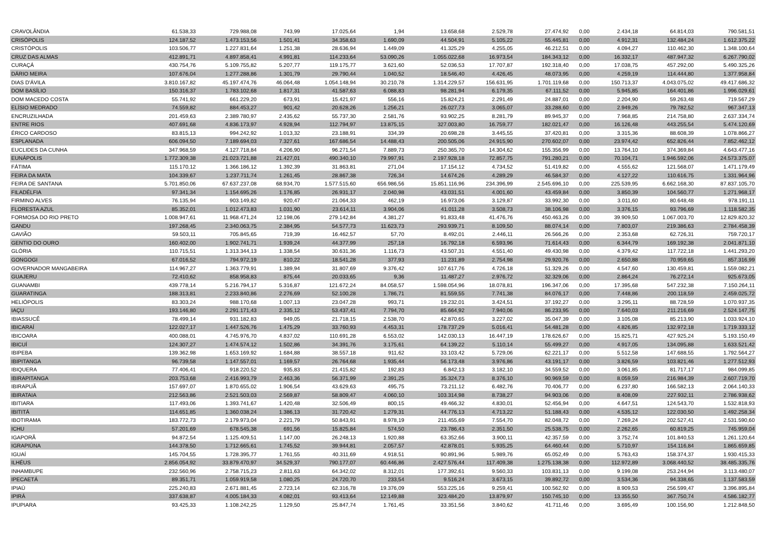| CRAVOLÂNDIA | 61.538,33 | 729.988,08 | 743,99 | 17.025,64 | 1,94 | 13.658,68 | 2.529,78 | 27.474,92 | 0,00 | 2.434,18 | 64.814,03 | 790.581,51 |
| CRISÓPOLIS | 124.187,52 | 1.473.153,56 | 1.501,41 | 34.358,63 | 1.690,09 | 44.504,91 | 5.105,22 | 55.445,81 | 0,00 | 4.912,31 | 132.484,24 | 1.612.375,22 |
| CRISTÓPOLIS | 103.506,77 | 1.227.831,64 | 1.251,38 | 28.636,94 | 1.449,09 | 41.325,29 | 4.255,05 | 46.212,51 | 0,00 | 4.094,27 | 110.462,30 | 1.348.100,64 |
| CRUZ DAS ALMAS | 412.891,71 | 4.897.858,41 | 4.991,81 | 114.233,64 | 53.090,26 | 1.055.022,68 | 16.973,54 | 184.343,12 | 0,00 | 16.332,17 | 487.947,32 | 6.267.790,02 |
| CURAÇÁ | 430.754,76 | 5.109.755,82 | 5.207,77 | 119.175,77 | 3.621,60 | 52.036,53 | 17.707,87 | 192.318,40 | 0,00 | 17.038,75 | 457.292,00 | 5.490.325,26 |
| DÁRIO MEIRA | 107.676,04 | 1.277.288,86 | 1.301,79 | 29.790,44 | 1.040,52 | 18.546,40 | 4.426,45 | 48.073,95 | 0,00 | 4.259,19 | 114.444,80 | 1.377.958,84 |
| DIAS D'ÁVILA | 3.810.167,82 | 45.197.474,76 | 46.064,48 | 1.054.148,94 | 30.210,78 | 1.314.229,57 | 156.631,95 | 1.701.119,68 | 0,00 | 150.713,37 | 4.043.075,02 | 49.417.686,32 |
| DOM BASÍLIO | 150.316,37 | 1.783.102,68 | 1.817,31 | 41.587,63 | 6.088,83 | 98.281,94 | 6.179,35 | 67.111,52 | 0,00 | 5.945,85 | 164.401,86 | 1.996.029,61 |
| DOM MACEDO COSTA | 55.741,92 | 661.229,20 | 673,91 | 15.421,97 | 556,16 | 15.824,21 | 2.291,49 | 24.887,01 | 0,00 | 2.204,90 | 59.263,48 | 719.567,29 |
| ELÍSIO MEDRADO | 74.559,82 | 884.453,27 | 901,42 | 20.628,26 | 1.256,21 | 26.027,73 | 3.065,07 | 33.288,60 | 0,00 | 2.949,26 | 79.782,52 | 967.347,13 |
| ENCRUZILHADA | 201.459,63 | 2.389.780,97 | 2.435,62 | 55.737,30 | 2.581,76 | 93.902,25 | 8.281,79 | 89.945,37 | 0,00 | 7.968,85 | 214.758,80 | 2.637.334,74 |
| ENTRE RIOS | 407.691,68 | 4.836.173,97 | 4.928,94 | 112.794,97 | 13.875,15 | 327.003,80 | 16.759,77 | 182.021,47 | 0,00 | 16.126,48 | 443.255,54 | 5.474.120,69 |
| ÉRICO CARDOSO | 83.815,13 | 994.242,92 | 1.013,32 | 23.188,91 | 334,39 | 20.698,28 | 3.445,55 | 37.420,81 | 0,00 | 3.315,36 | 88.608,39 | 1.078.866,27 |
| ESPLANADA | 606.094,50 | 7.189.694,03 | 7.327,61 | 167.686,54 | 14.488,43 | 200.505,06 | 24.915,90 | 270.602,07 | 0,00 | 23.974,42 | 652.826,44 | 7.852.462,12 |
| EUCLIDES DA CUNHA | 347.968,59 | 4.127.718,84 | 4.206,90 | 96.271,54 | 7.889,73 | 250.365,70 | 14.304,62 | 155.356,99 | 0,00 | 13.764,10 | 374.369,84 | 4.643.477,16 |
| EUNÁPOLIS | 1.772.309,38 | 21.023.721,88 | 21.427,01 | 490.340,10 | 79.997,91 | 2.197.928,18 | 72.857,75 | 791.280,21 | 0,00 | 70.104,71 | 1.946.592,06 | 24.573.375,07 |
| FÁTIMA | 115.170,12 | 1.366.186,12 | 1.392,39 | 31.863,81 | 271,04 | 17.154,12 | 4.734,52 | 51.419,82 | 0,00 | 4.555,62 | 121.568,07 | 1.471.179,49 |
| FEIRA DA MATA | 104.339,67 | 1.237.711,74 | 1.261,45 | 28.867,38 | 726,34 | 14.674,26 | 4.289,29 | 46.584,37 | 0,00 | 4.127,22 | 110.616,75 | 1.331.964,96 |
| FEIRA DE SANTANA | 5.701.850,06 | 67.637.237,08 | 68.934,70 | 1.577.515,60 | 656.986,56 | 15.851.116,96 | 234.396,99 | 2.545.696,10 | 0,00 | 225.539,95 | 6.662.168,30 | 87.837.105,70 |
| FILADÉLFIA | 97.341,34 | 1.154.695,26 | 1.176,85 | 26.931,17 | 2.040,98 | 43.031,51 | 4.001,60 | 43.459,84 | 0,00 | 3.850,39 | 104.560,77 | 1.271.968,17 |
| FIRMINO ALVES | 76.135,94 | 903.149,82 | 920,47 | 21.064,33 | 462,19 | 16.973,06 | 3.129,87 | 33.992,30 | 0,00 | 3.011,60 | 80.648,48 | 978.191,11 |
| FLORESTA AZUL | 85.352,01 | 1.012.473,83 | 1.031,90 | 23.614,11 | 3.904,06 | 41.011,28 | 3.508,73 | 38.106,98 | 0,00 | 3.376,15 | 93.796,69 | 1.118.582,35 |
| FORMOSA DO RIO PRETO | 1.008.947,61 | 11.968.471,24 | 12.198,06 | 279.142,84 | 4.381,27 | 91.833,48 | 41.476,76 | 450.463,26 | 0,00 | 39.909,50 | 1.067.003,70 | 12.829.820,32 |
| GANDU | 197.268,45 | 2.340.063,75 | 2.384,95 | 54.577,73 | 11.623,73 | 293.939,71 | 8.109,50 | 88.074,14 | 0,00 | 7.803,07 | 219.386,63 | 2.784.458,39 |
| GAVIÃO | 59.503,11 | 705.845,65 | 719,39 | 16.462,57 | 57,70 | 8.492,01 | 2.446,11 | 26.566,26 | 0,00 | 2.353,68 | 62.726,31 | 759.720,17 |
| GENTIO DO OURO | 160.402,00 | 1.902.741,71 | 1.939,24 | 44.377,99 | 257,18 | 16.792,18 | 6.593,96 | 71.614,43 | 0,00 | 6.344,79 | 169.192,38 | 2.041.871,10 |
| GLÓRIA | 110.715,51 | 1.313.344,13 | 1.338,54 | 30.631,36 | 1.116,73 | 43.507,31 | 4.551,40 | 49.430,98 | 0,00 | 4.379,42 | 117.722,18 | 1.441.293,20 |
| GONGOGI | 67.016,52 | 794.972,19 | 810,22 | 18.541,28 | 377,93 | 11.231,89 | 2.754,98 | 29.920,76 | 0,00 | 2.650,88 | 70.959,65 | 857.316,99 |
| GOVERNADOR MANGABEIRA | 114.967,27 | 1.363.779,91 | 1.389,94 | 31.807,69 | 9.376,42 | 107.617,76 | 4.726,18 | 51.329,26 | 0,00 | 4.547,60 | 130.459,81 | 1.559.082,21 |
| GUAJERU | 72.410,62 | 858.958,83 | 875,44 | 20.033,65 | 9,36 | 11.487,27 | 2.976,72 | 32.329,06 | 0,00 | 2.864,24 | 76.272,14 | 925.673,05 |
| GUANAMBI | 439.778,14 | 5.216.794,17 | 5.316,87 | 121.672,24 | 84.058,57 | 1.598.054,96 | 18.078,81 | 196.347,06 | 0,00 | 17.395,68 | 547.232,38 | 7.150.264,11 |
| GUARATINGA | 188.313,81 | 2.233.840,86 | 2.276,69 | 52.100,28 | 1.786,71 | 81.559,55 | 7.741,38 | 84.076,17 | 0,00 | 7.448,86 | 200.118,59 | 2.459.025,72 |
| HELIÓPOLIS | 83.303,24 | 988.170,68 | 1.007,13 | 23.047,28 | 993,71 | 19.232,01 | 3.424,51 | 37.192,27 | 0,00 | 3.295,11 | 88.728,59 | 1.070.937,35 |
| IAÇU | 193.146,80 | 2.291.171,43 | 2.335,12 | 53.437,41 | 7.794,70 | 85.664,92 | 7.940,06 | 86.233,95 | 0,00 | 7.640,03 | 211.216,69 | 2.524.147,75 |
| IBIASSUCÊ | 78.499,14 | 931.182,83 | 949,05 | 21.718,15 | 2.538,70 | 42.870,65 | 3.227,02 | 35.047,39 | 0,00 | 3.105,08 | 85.213,90 | 1.033.924,10 |
| IBICARAÍ | 122.027,17 | 1.447.526,76 | 1.475,29 | 33.760,93 | 4.453,31 | 178.737,29 | 5.016,41 | 54.481,28 | 0,00 | 4.826,85 | 132.972,18 | 1.719.333,12 |
| IBICOARA | 400.088,01 | 4.745.976,70 | 4.837,02 | 110.691,28 | 6.553,02 | 142.030,13 | 16.447,19 | 178.626,67 | 0,00 | 15.825,71 | 427.925,24 | 5.193.150,49 |
| IBICUÍ | 124.307,27 | 1.474.574,12 | 1.502,86 | 34.391,76 | 3.175,61 | 64.139,22 | 5.110,14 | 55.499,27 | 0,00 | 4.917,05 | 134.095,88 | 1.633.521,42 |
| IBIPEBA | 139.362,98 | 1.653.169,92 | 1.684,88 | 38.557,18 | 911,62 | 33.103,42 | 5.729,06 | 62.221,17 | 0,00 | 5.512,58 | 147.688,55 | 1.792.564,27 |
| IBIPITANGA | 96.739,58 | 1.147.557,01 | 1.169,57 | 26.764,68 | 1.935,44 | 56.173,48 | 3.976,86 | 43.191,17 | 0,00 | 3.826,59 | 103.821,46 | 1.277.512,93 |
| IBIQUERA | 77.406,41 | 918.220,52 | 935,83 | 21.415,82 | 192,83 | 6.842,13 | 3.182,10 | 34.559,52 | 0,00 | 3.061,85 | 81.717,17 | 984.099,85 |
| IBIRAPITANGA | 203.753,68 | 2.416.993,79 | 2.463,36 | 56.371,99 | 2.391,25 | 35.324,73 | 8.376,10 | 90.969,59 | 0,00 | 8.059,59 | 216.984,39 | 2.607.719,70 |
| IBIRAPUÃ | 157.697,07 | 1.870.655,02 | 1.906,54 | 43.629,63 | 495,75 | 73.211,12 | 6.482,76 | 70.406,77 | 0,00 | 6.237,80 | 166.582,13 | 2.064.140,33 |
| IBIRATAIA | 212.563,86 | 2.521.503,03 | 2.569,87 | 58.809,47 | 4.060,10 | 103.314,98 | 8.738,27 | 94.903,06 | 0,00 | 8.408,09 | 227.932,11 | 2.786.938,62 |
| IBITIARA | 117.493,06 | 1.393.741,67 | 1.420,48 | 32.506,49 | 800,15 | 49.466,32 | 4.830,01 | 52.456,94 | 0,00 | 4.647,51 | 124.543,70 | 1.532.818,93 |
| IBITITÁ | 114.651,85 | 1.360.038,24 | 1.386,13 | 31.720,42 | 1.279,31 | 44.776,13 | 4.713,22 | 51.188,43 | 0,00 | 4.535,12 | 122.030,50 | 1.492.258,34 |
| IBOTIRAMA | 183.772,73 | 2.179.973,04 | 2.221,79 | 50.843,91 | 8.978,19 | 211.455,69 | 7.554,70 | 82.048,72 | 0,00 | 7.269,24 | 202.527,41 | 2.531.590,60 |
| ICHU | 57.201,69 | 678.545,38 | 691,56 | 15.825,84 | 574,50 | 23.786,43 | 2.351,50 | 25.538,75 | 0,00 | 2.262,65 | 60.819,25 | 745.959,04 |
| IGAPORÃ | 94.872,54 | 1.125.409,51 | 1.147,00 | 26.248,13 | 1.920,88 | 63.352,66 | 3.900,11 | 42.357,59 | 0,00 | 3.752,74 | 101.840,53 | 1.261.120,64 |
| IGRAPIÚNA | 144.378,50 | 1.712.665,61 | 1.745,52 | 39.944,81 | 2.057,57 | 42.878,01 | 5.935,25 | 64.460,44 | 0,00 | 5.710,97 | 154.116,84 | 1.865.659,85 |
| IGUAÍ | 145.704,55 | 1.728.395,77 | 1.761,55 | 40.311,69 | 4.918,51 | 90.891,96 | 5.989,76 | 65.052,49 | 0,00 | 5.763,43 | 158.374,37 | 1.930.415,33 |
| ILHÉUS | 2.856.054,92 | 33.879.470,97 | 34.529,37 | 790.177,07 | 60.446,86 | 2.427.576,44 | 117.409,38 | 1.275.138,38 | 0,00 | 112.972,89 | 3.068.440,52 | 38.485.335,76 |
| INHAMBUPE | 232.560,96 | 2.758.715,23 | 2.811,63 | 64.342,02 | 8.312,01 | 177.392,61 | 9.560,33 | 103.831,13 | 0,00 | 9.199,08 | 253.244,94 | 3.113.480,07 |
| IPECAETÁ | 89.351,71 | 1.059.919,58 | 1.080,25 | 24.720,70 | 233,54 | 9.516,24 | 3.673,15 | 39.892,72 | 0,00 | 3.534,36 | 94.338,65 | 1.137.583,59 |
| IPIAÚ | 225.240,83 | 2.671.881,45 | 2.723,14 | 62.316,78 | 19.376,09 | 553.225,16 | 9.259,41 | 100.562,92 | 0,00 | 8.909,53 | 256.599,47 | 3.396.895,84 |
| IPIRÁ | 337.638,87 | 4.005.184,33 | 4.082,01 | 93.413,64 | 12.149,88 | 323.484,20 | 13.879,97 | 150.745,10 | 0,00 | 13.355,50 | 367.750,74 | 4.586.182,77 |
| IPUPIARA | 93.425,33 | 1.108.242,25 | 1.129,50 | 25.847,74 | 1.761,45 | 33.351,56 | 3.840,62 | 41.711,46 | 0,00 | 3.695,49 | 100.156,90 | 1.212.848,50 |